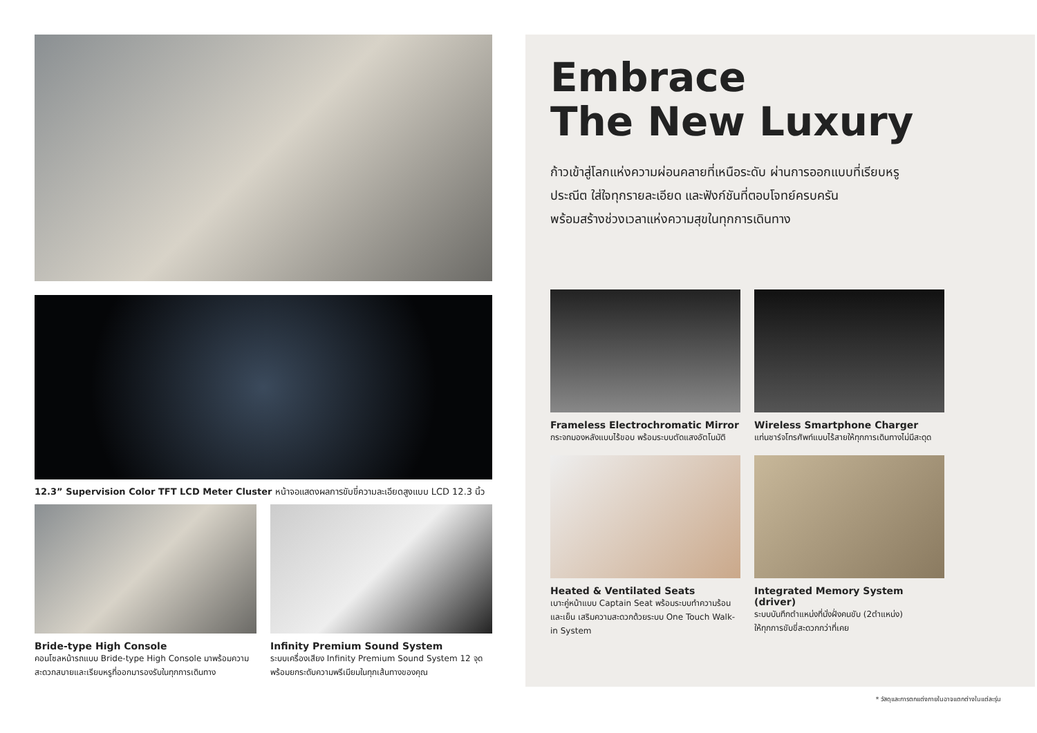12.3” Supervision Color TFT LCD Meter Cluster หน้าจอแสดงผลการขับขี่ความละเอียดสูงแบบ LCD 12.3 นิ้ว
Bride-type High Console
คอนโซลหน้ารถแบบ Bride-type High Console มาพร้อมความสะดวกสบายและเรียบหรูที่ออกมารองรับในทุกการเดินทาง
Infinity Premium Sound System
ระบบเครื่องเสียง Infinity Premium Sound System 12 จุด พร้อมยกระดับความพรีเมียมในทุกเส้นทางของคุณ
Embrace
The New Luxury
ก้าวเข้าสู่โลกแห่งความผ่อนคลายที่เหนือระดับ ผ่านการออกแบบที่เรียบหรู
ประณีต ใส่ใจทุกรายละเอียด และฟังก์ชันที่ตอบโจทย์ครบครัน
พร้อมสร้างช่วงเวลาแห่งความสุขในทุกการเดินทาง
Frameless Electrochromatic Mirror
กระจกมองหลังแบบไร้ขอบ พร้อมระบบตัดแสงอัตโนมัติ
Wireless Smartphone Charger
แท่นชาร์จโทรศัพท์แบบไร้สายให้ทุกการเดินทางไม่มีสะดุด
Heated & Ventilated Seats
เบาะคู่หน้าแบบ Captain Seat พร้อมระบบทำความร้อนและเย็น เสริมความสะดวกด้วยระบบ One Touch Walk-in System
Integrated Memory System (driver)
ระบบบันทึกตำแหน่งที่นั่งฝั่งคนขับ (2ตำแหน่ง)
ให้ทุกการขับขี่สะดวกกว่าที่เคย
* วัสดุและการตกแต่งภายในอาจแตกต่างในแต่ละรุ่น